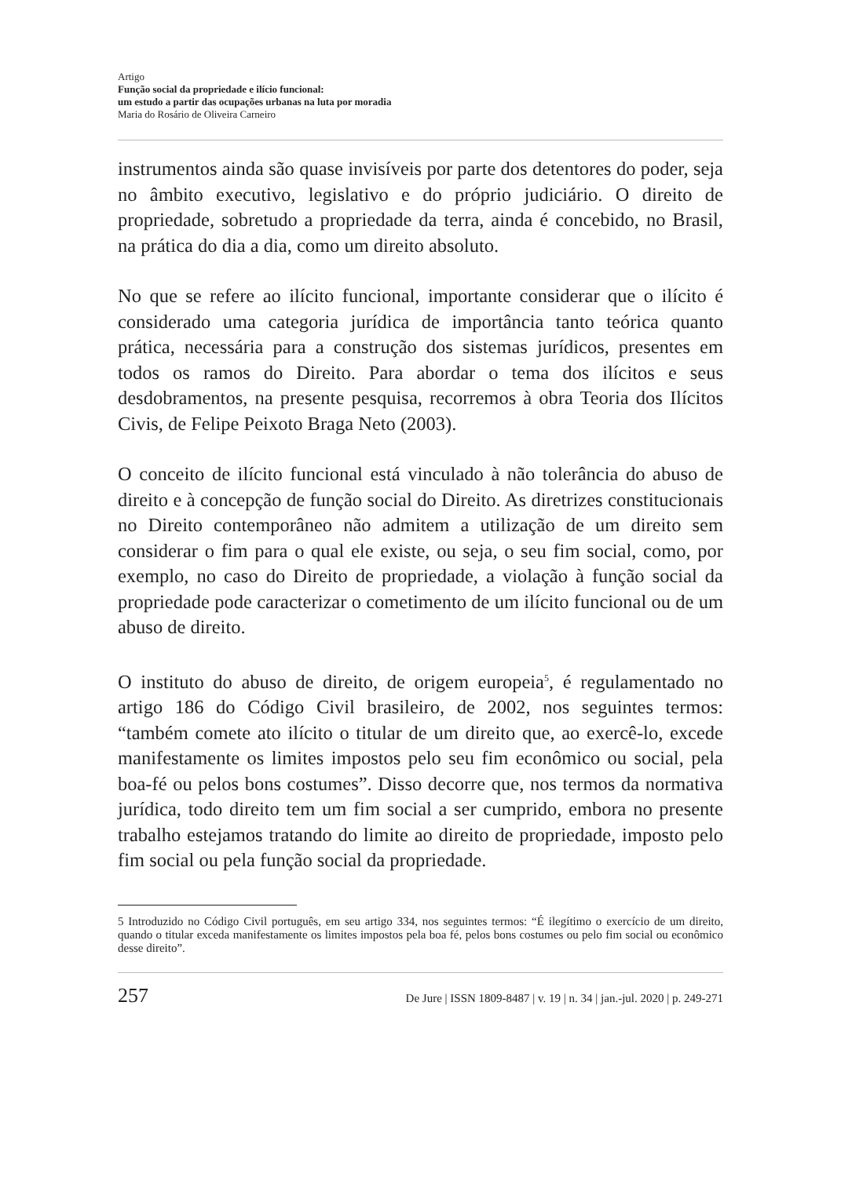Artigo
Função social da propriedade e ilício funcional:
um estudo a partir das ocupações urbanas na luta por moradia
Maria do Rosário de Oliveira Carneiro
instrumentos ainda são quase invisíveis por parte dos detentores do poder, seja no âmbito executivo, legislativo e do próprio judiciário. O direito de propriedade, sobretudo a propriedade da terra, ainda é concebido, no Brasil, na prática do dia a dia, como um direito absoluto.
No que se refere ao ilícito funcional, importante considerar que o ilícito é considerado uma categoria jurídica de importância tanto teórica quanto prática, necessária para a construção dos sistemas jurídicos, presentes em todos os ramos do Direito. Para abordar o tema dos ilícitos e seus desdobramentos, na presente pesquisa, recorremos à obra Teoria dos Ilícitos Civis, de Felipe Peixoto Braga Neto (2003).
O conceito de ilícito funcional está vinculado à não tolerância do abuso de direito e à concepção de função social do Direito. As diretrizes constitucionais no Direito contemporâneo não admitem a utilização de um direito sem considerar o fim para o qual ele existe, ou seja, o seu fim social, como, por exemplo, no caso do Direito de propriedade, a violação à função social da propriedade pode caracterizar o cometimento de um ilícito funcional ou de um abuso de direito.
O instituto do abuso de direito, de origem europeia<sup>5</sup>, é regulamentado no artigo 186 do Código Civil brasileiro, de 2002, nos seguintes termos: “também comete ato ilícito o titular de um direito que, ao exercê-lo, excede manifestamente os limites impostos pelo seu fim econômico ou social, pela boa-fé ou pelos bons costumes”. Disso decorre que, nos termos da normativa jurídica, todo direito tem um fim social a ser cumprido, embora no presente trabalho estejamos tratando do limite ao direito de propriedade, imposto pelo fim social ou pela função social da propriedade.
5 Introduzido no Código Civil português, em seu artigo 334, nos seguintes termos: “É ilegítimo o exercício de um direito, quando o titular exceda manifestamente os limites impostos pela boa fé, pelos bons costumes ou pelo fim social ou econômico desse direito”.
257 De Jure | ISSN 1809-8487 | v. 19 | n. 34 | jan.-jul. 2020 | p. 249-271